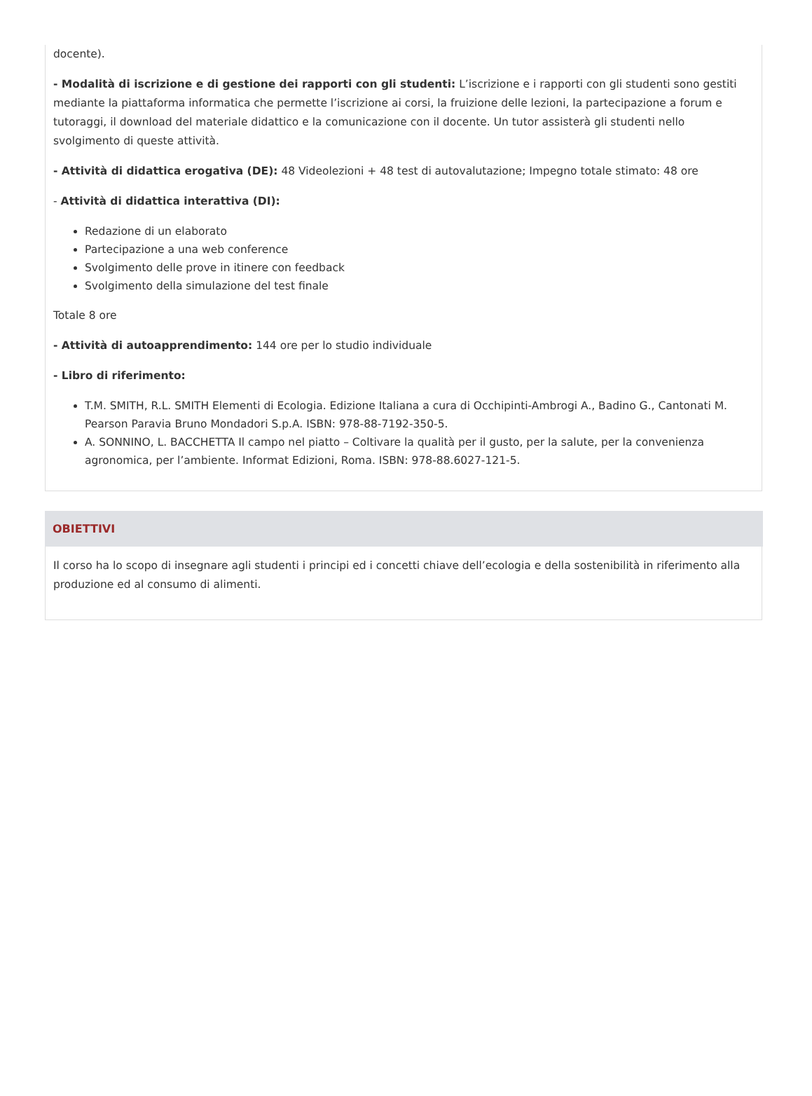docente).
- Modalità di iscrizione e di gestione dei rapporti con gli studenti: L’iscrizione e i rapporti con gli studenti sono gestiti mediante la piattaforma informatica che permette l’iscrizione ai corsi, la fruizione delle lezioni, la partecipazione a forum e tutoraggi, il download del materiale didattico e la comunicazione con il docente. Un tutor assisterà gli studenti nello svolgimento di queste attività.
- Attività di didattica erogativa (DE): 48 Videolezioni + 48 test di autovalutazione; Impegno totale stimato: 48 ore
- Attività di didattica interattiva (DI):
Redazione di un elaborato
Partecipazione a una web conference
Svolgimento delle prove in itinere con feedback
Svolgimento della simulazione del test finale
Totale 8 ore
- Attività di autoapprendimento: 144 ore per lo studio individuale
- Libro di riferimento:
T.M. SMITH, R.L. SMITH Elementi di Ecologia. Edizione Italiana a cura di Occhipinti-Ambrogi A., Badino G., Cantonati M. Pearson Paravia Bruno Mondadori S.p.A. ISBN: 978-88-7192-350-5.
A. SONNINO, L. BACCHETTA Il campo nel piatto – Coltivare la qualità per il gusto, per la salute, per la convenienza agronomica, per l’ambiente. Informat Edizioni, Roma. ISBN: 978-88.6027-121-5.
OBIETTIVI
Il corso ha lo scopo di insegnare agli studenti i principi ed i concetti chiave dell’ecologia e della sostenibilità in riferimento alla produzione ed al consumo di alimenti.